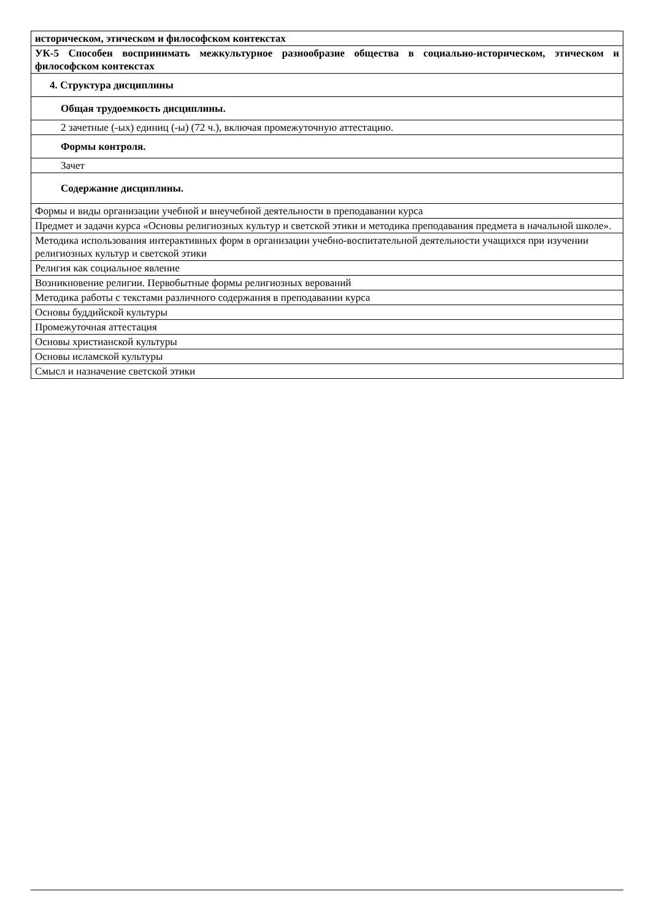| историческом, этическом и философском контекстах |
| УК-5 Способен воспринимать межкультурное разнообразие общества в социально-историческом, этическом и философском контекстах |
| 4. Структура дисциплины |
| Общая трудоемкость дисциплины. |
| 2 зачетные (-ых) единиц (-ы) (72 ч.), включая промежуточную аттестацию. |
| Формы контроля. |
| Зачет |
| Содержание дисциплины. |
| Формы и виды организации учебной и внеучебной деятельности в преподавании курса |
| Предмет и задачи курса «Основы религиозных культур и светской этики и методика преподавания предмета в начальной школе». |
| Методика использования интерактивных форм в организации учебно-воспитательной деятельности учащихся при изучении религиозных культур и светской этики |
| Религия как социальное явление |
| Возникновение религии. Первобытные формы религиозных верований |
| Методика работы с текстами различного содержания в преподавании курса |
| Основы буддийской культуры |
| Промежуточная аттестация |
| Основы христианской культуры |
| Основы исламской культуры |
| Смысл и назначение светской этики |